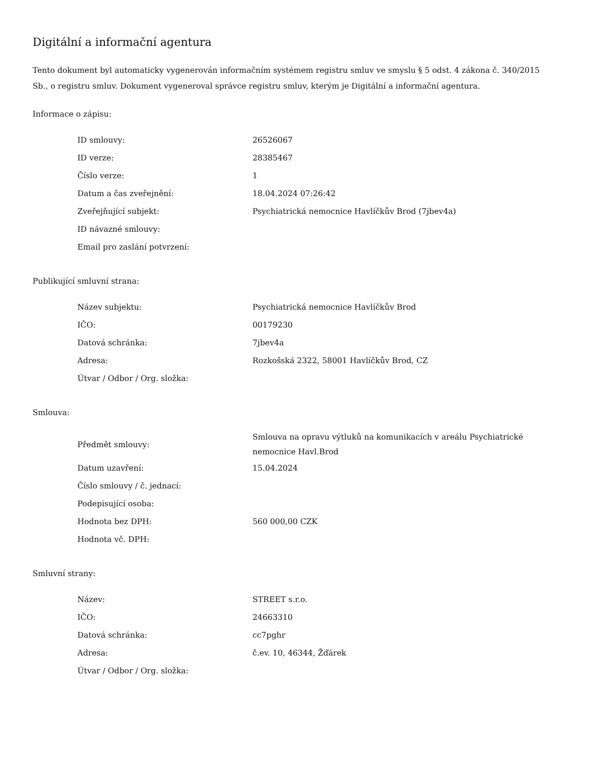Digitální a informační agentura
Tento dokument byl automaticky vygenerován informačním systémem registru smluv ve smyslu § 5 odst. 4 zákona č. 340/2015 Sb., o registru smluv. Dokument vygeneroval správce registru smluv, kterým je Digitální a informační agentura.
Informace o zápisu:
| ID smlouvy: | 26526067 |
| ID verze: | 28385467 |
| Číslo verze: | 1 |
| Datum a čas zveřejnění: | 18.04.2024 07:26:42 |
| Zveřejňující subjekt: | Psychiatrická nemocnice Havlíčkův Brod (7jbev4a) |
| ID návazné smlouvy: | |
| Email pro zaslání potvrzení: | |
Publikující smluvní strana:
| Název subjektu: | Psychiatrická nemocnice Havlíčkův Brod |
| IČO: | 00179230 |
| Datová schránka: | 7jbev4a |
| Adresa: | Rozkošská 2322, 58001 Havlíčkův Brod, CZ |
| Útvar / Odbor / Org. složka: | |
Smlouva:
| Předmět smlouvy: | Smlouva na opravu výtluků na komunikacích v areálu Psychiatrické nemocnice Havl.Brod |
| Datum uzavření: | 15.04.2024 |
| Číslo smlouvy / č. jednací: | |
| Podepisující osoba: | |
| Hodnota bez DPH: | 560 000,00 CZK |
| Hodnota vč. DPH: | |
Smluvní strany:
| Název: | STREET s.r.o. |
| IČO: | 24663310 |
| Datová schránka: | cc7pghr |
| Adresa: | č.ev. 10, 46344, Žďárek |
| Útvar / Odbor / Org. složka: | |